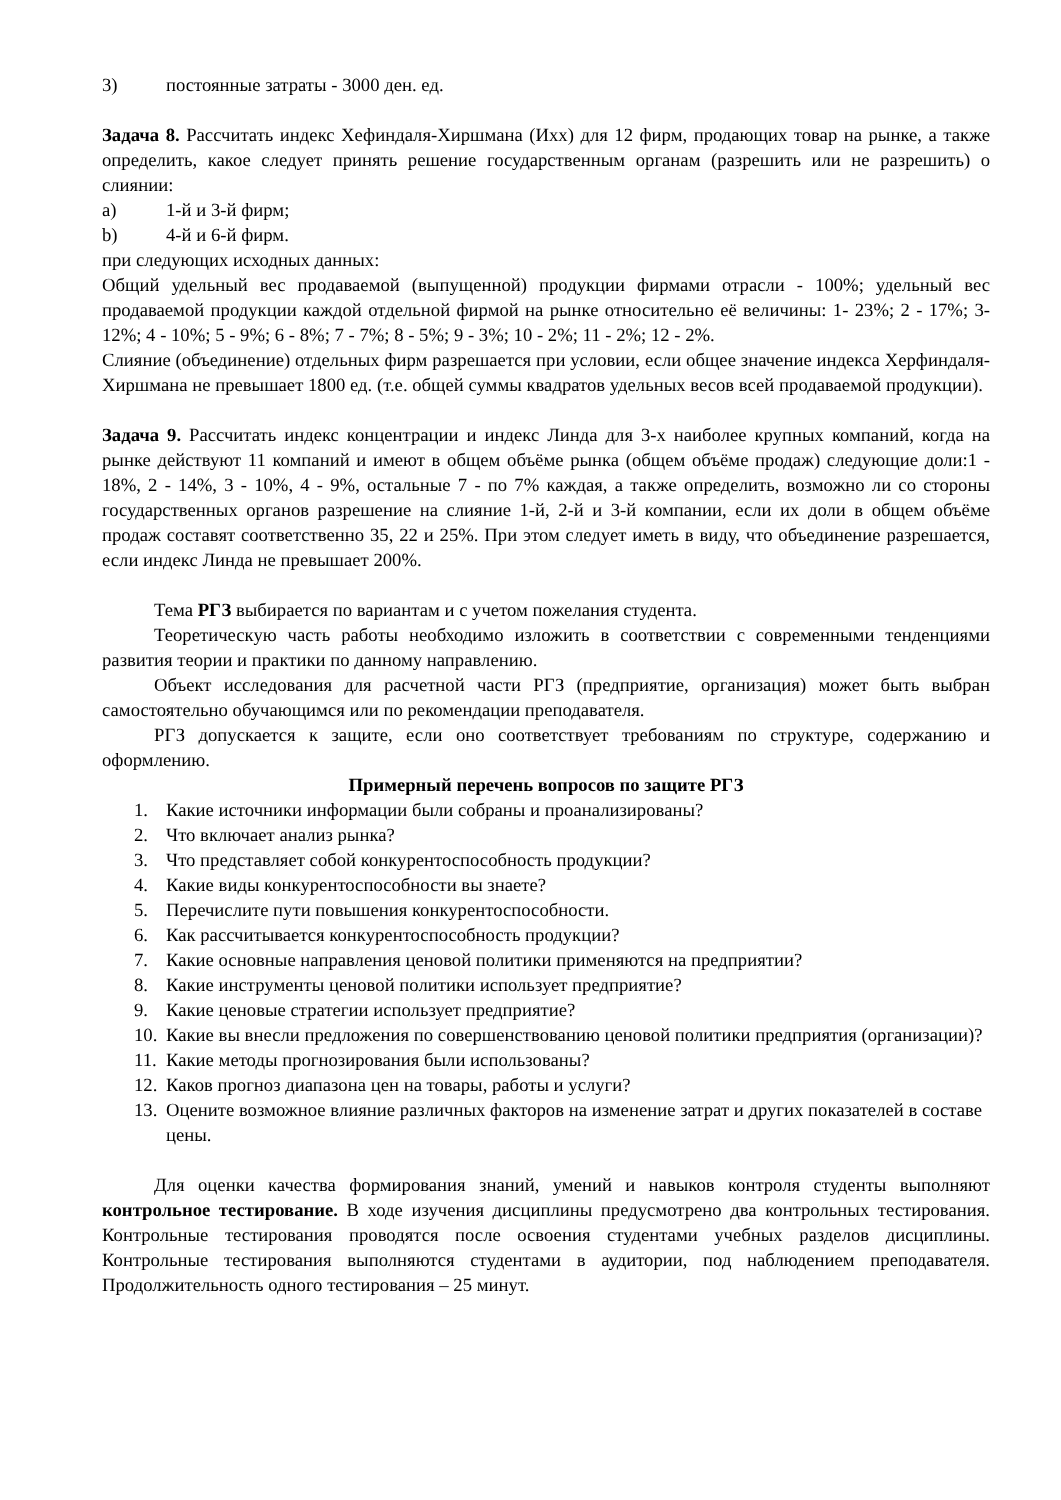3) постоянные затраты - 3000 ден. ед.
Задача 8. Рассчитать индекс Хефиндаля-Хиршмана (Ихх) для 12 фирм, продающих товар на рынке, а также определить, какое следует принять решение государственным органам (разрешить или не разрешить) о слиянии:
a) 1-й и 3-й фирм;
b) 4-й и 6-й фирм.
при следующих исходных данных:
Общий удельный вес продаваемой (выпущенной) продукции фирмами отрасли - 100%; удельный вес продаваемой продукции каждой отдельной фирмой на рынке относительно её величины: 1- 23%; 2 - 17%; 3- 12%; 4 - 10%; 5 - 9%; 6 - 8%; 7 - 7%; 8 - 5%; 9 - 3%; 10 - 2%; 11 - 2%; 12 - 2%.
Слияние (объединение) отдельных фирм разрешается при условии, если общее значение индекса Херфиндаля-Хиршмана не превышает 1800 ед. (т.е. общей суммы квадратов удельных весов всей продаваемой продукции).
Задача 9. Рассчитать индекс концентрации и индекс Линда для 3-х наиболее крупных компаний, когда на рынке действуют 11 компаний и имеют в общем объёме рынка (общем объёме продаж) следующие доли:1 - 18%, 2 - 14%, 3 - 10%, 4 - 9%, остальные 7 - по 7% каждая, а также определить, возможно ли со стороны государственных органов разрешение на слияние 1-й, 2-й и 3-й компании, если их доли в общем объёме продаж составят соответственно 35, 22 и 25%. При этом следует иметь в виду, что объединение разрешается, если индекс Линда не превышает 200%.
Тема РГЗ выбирается по вариантам и с учетом пожелания студента.
Теоретическую часть работы необходимо изложить в соответствии с современными тенденциями развития теории и практики по данному направлению.
Объект исследования для расчетной части РГЗ (предприятие, организация) может быть выбран самостоятельно обучающимся или по рекомендации преподавателя.
РГЗ допускается к защите, если оно соответствует требованиям по структуре, содержанию и оформлению.
Примерный перечень вопросов по защите РГЗ
1. Какие источники информации были собраны и проанализированы?
2. Что включает анализ рынка?
3. Что представляет собой конкурентоспособность продукции?
4. Какие виды конкурентоспособности вы знаете?
5. Перечислите пути повышения конкурентоспособности.
6. Как рассчитывается конкурентоспособность продукции?
7. Какие основные направления ценовой политики применяются на предприятии?
8. Какие инструменты ценовой политики использует предприятие?
9. Какие ценовые стратегии использует предприятие?
10. Какие вы внесли предложения по совершенствованию ценовой политики предприятия (организации)?
11. Какие методы прогнозирования были использованы?
12. Каков прогноз диапазона цен на товары, работы и услуги?
13. Оцените возможное влияние различных факторов на изменение затрат и других показателей в составе цены.
Для оценки качества формирования знаний, умений и навыков контроля студенты выполняют контрольное тестирование. В ходе изучения дисциплины предусмотрено два контрольных тестирования. Контрольные тестирования проводятся после освоения студентами учебных разделов дисциплины. Контрольные тестирования выполняются студентами в аудитории, под наблюдением преподавателя. Продолжительность одного тестирования – 25 минут.